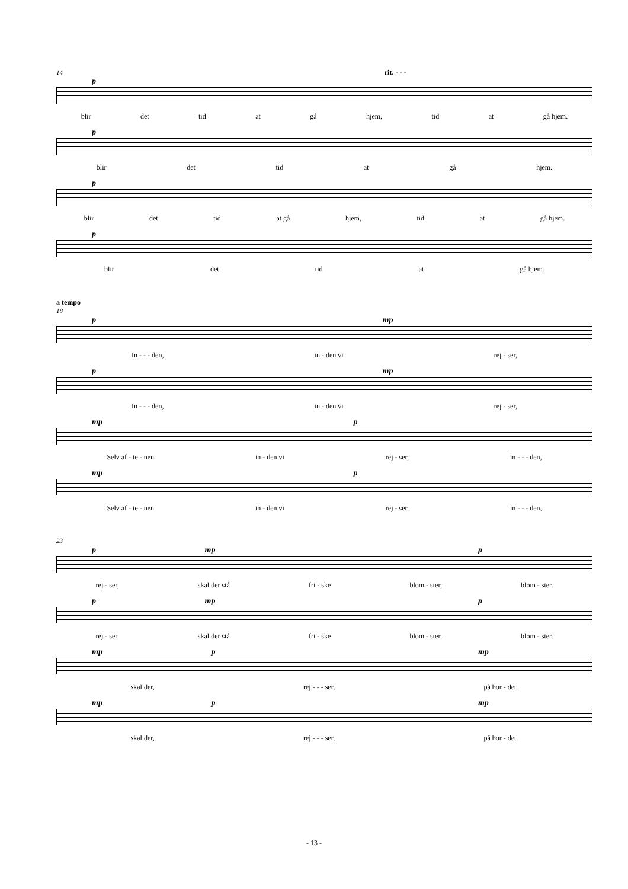14 rit. - - -
p
blir det tid at gå hjem, tid at gå hjem.
p
blir det tid at gå hjem.
p
blir det tid at gå hjem, tid at gå hjem.
p
blir det tid at gå hjem.
a tempo
18
p mp
In - - - den, in - den vi rej - ser,
p mp
In - - - den, in - den vi rej - ser,
mp p
Selv af - te - nen in - den vi rej - ser, in - - - den,
mp p
Selv af - te - nen in - den vi rej - ser, in - - - den,
23
p mp p
rej - ser, skal der stå fri - ske blom - ster, blom - ster.
p mp p
rej - ser, skal der stå fri - ske blom - ster, blom - ster.
mp p mp
skal der, rej - - - ser, på bor - det.
mp p mp
skal der, rej - - - ser, på bor - det.
- 13 -